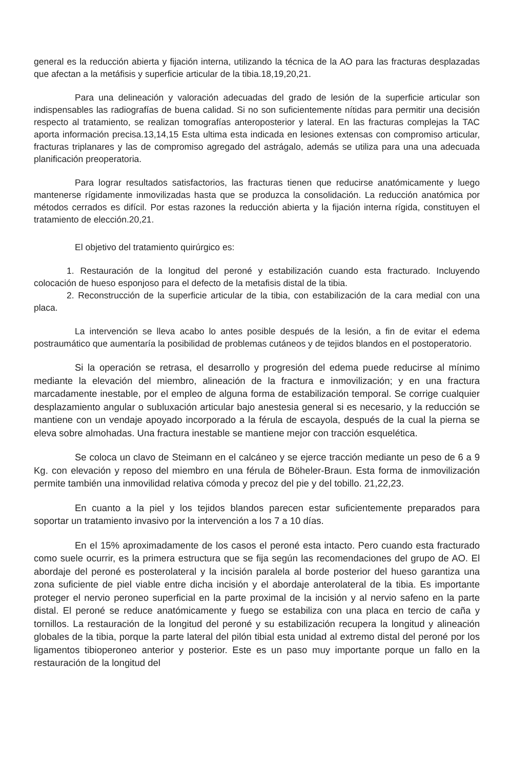general es la reducción abierta y fijación interna, utilizando la técnica de la AO para las fracturas desplazadas que afectan a la metáfisis y superficie articular de la tibia.18,19,20,21.
Para una delineación y valoración adecuadas del grado de lesión de la superficie articular son indispensables las radiografías de buena calidad. Si no son suficientemente nítidas para permitir una decisión respecto al tratamiento, se realizan tomografías anteroposterior y lateral. En las fracturas complejas la TAC aporta información precisa.13,14,15 Esta ultima esta indicada en lesiones extensas con compromiso articular, fracturas triplanares y las de compromiso agregado del astrágalo, además se utiliza para una una adecuada planificación preoperatoria.
Para lograr resultados satisfactorios, las fracturas tienen que reducirse anatómicamente y luego mantenerse rígidamente inmovilizadas hasta que se produzca la consolidación. La reducción anatómica por métodos cerrados es difícil. Por estas razones la reducción abierta y la fijación interna rígida, constituyen el tratamiento de elección.20,21.
El objetivo del tratamiento quirúrgico es:
1. Restauración de la longitud del peroné y estabilización cuando esta fracturado. Incluyendo colocación de hueso esponjoso para el defecto de la metafisis distal de la tibia.
2. Reconstrucción de la superficie articular de la tibia, con estabilización de la cara medial con una placa.
La intervención se lleva acabo lo antes posible después de la lesión, a fin de evitar el edema postraumático que aumentaría la posibilidad de problemas cutáneos y de tejidos blandos en el postoperatorio.
Si la operación se retrasa, el desarrollo y progresión del edema puede reducirse al mínimo mediante la elevación del miembro, alineación de la fractura e inmovilización; y en una fractura marcadamente inestable, por el empleo de alguna forma de estabilización temporal. Se corrige cualquier desplazamiento angular o subluxación articular bajo anestesia general si es necesario, y la reducción se mantiene con un vendaje apoyado incorporado a la férula de escayola, después de la cual la pierna se eleva sobre almohadas. Una fractura inestable se mantiene mejor con tracción esquelética.
Se coloca un clavo de Steimann en el calcáneo y se ejerce tracción mediante un peso de 6 a 9 Kg. con elevación y reposo del miembro en una férula de Böheler-Braun. Esta forma de inmovilización permite también una inmovilidad relativa cómoda y precoz del pie y del tobillo. 21,22,23.
En cuanto a la piel y los tejidos blandos parecen estar suficientemente preparados para soportar un tratamiento invasivo por la intervención a los 7 a 10 días.
En el 15% aproximadamente de los casos el peroné esta intacto. Pero cuando esta fracturado como suele ocurrir, es la primera estructura que se fija según las recomendaciones del grupo de AO. El abordaje del peroné es posterolateral y la incisión paralela al borde posterior del hueso garantiza una zona suficiente de piel viable entre dicha incisión y el abordaje anterolateral de la tibia. Es importante proteger el nervio peroneo superficial en la parte proximal de la incisión y al nervio safeno en la parte distal. El peroné se reduce anatómicamente y fuego se estabiliza con una placa en tercio de caña y tornillos. La restauración de la longitud del peroné y su estabilización recupera la longitud y alineación globales de la tibia, porque la parte lateral del pilón tibial esta unidad al extremo distal del peroné por los ligamentos tibioperoneo anterior y posterior. Este es un paso muy importante porque un fallo en la restauración de la longitud del